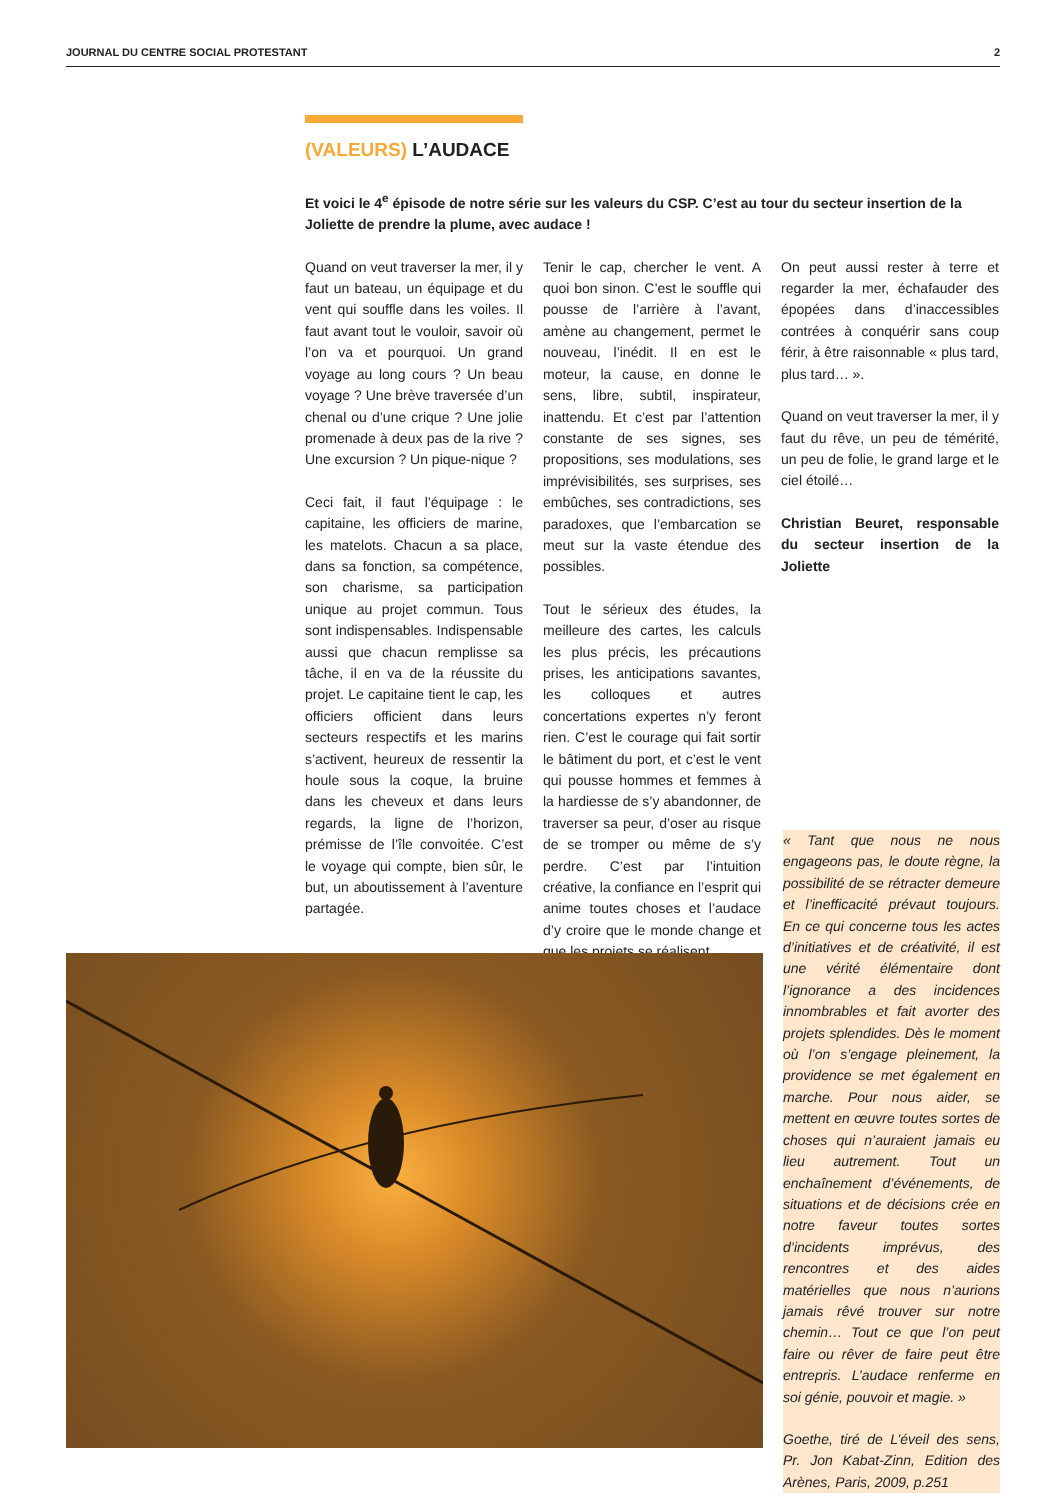JOURNAL DU CENTRE SOCIAL PROTESTANT 2
(VALEURS) L’AUDACE
Et voici le 4<sup>e</sup> épisode de notre série sur les valeurs du CSP. C’est au tour du secteur insertion de la Joliette de prendre la plume, avec audace !
Quand on veut traverser la mer, il y faut un bateau, un équipage et du vent qui souffle dans les voiles. Il faut avant tout le vouloir, savoir où l’on va et pourquoi. Un grand voyage au long cours ? Un beau voyage ? Une brève traversée d’un chenal ou d’une crique ? Une jolie promenade à deux pas de la rive ? Une excursion ? Un pique-nique ?
Ceci fait, il faut l’équipage : le capitaine, les officiers de marine, les matelots. Chacun a sa place, dans sa fonction, sa compétence, son charisme, sa participation unique au projet commun. Tous sont indispensables. Indispensable aussi que chacun remplisse sa tâche, il en va de la réussite du projet. Le capitaine tient le cap, les officiers officient dans leurs secteurs respectifs et les marins s’activent, heureux de ressentir la houle sous la coque, la bruine dans les cheveux et dans leurs regards, la ligne de l’horizon, prémisse de l’île convoitée. C’est le voyage qui compte, bien sûr, le but, un aboutissement à l’aventure partagée.
Tenir le cap, chercher le vent. A quoi bon sinon. C’est le souffle qui pousse de l’arrière à l’avant, amène au changement, permet le nouveau, l’inédit. Il en est le moteur, la cause, en donne le sens, libre, subtil, inspirateur, inattendu. Et c’est par l’attention constante de ses signes, ses propositions, ses modulations, ses imprévisibilités, ses surprises, ses embûches, ses contradictions, ses paradoxes, que l’embarcation se meut sur la vaste étendue des possibles.
Tout le sérieux des études, la meilleure des cartes, les calculs les plus précis, les précautions prises, les anticipations savantes, les colloques et autres concertations expertes n’y feront rien. C’est le courage qui fait sortir le bâtiment du port, et c’est le vent qui pousse hommes et femmes à la hardiesse de s’y abandonner, de traverser sa peur, d’oser au risque de se tromper ou même de s’y perdre. C’est par l’intuition créative, la confiance en l’esprit qui anime toutes choses et l’audace d’y croire que le monde change et que les projets se réalisent.
On peut aussi rester à terre et regarder la mer, échafauder des épopées dans d’inaccessibles contrées à conquérir sans coup férir, à être raisonnable « plus tard, plus tard… ».
Quand on veut traverser la mer, il y faut du rêve, un peu de témérité, un peu de folie, le grand large et le ciel étoilé…
Christian Beuret, responsable du secteur insertion de la Joliette
« Tant que nous ne nous engageons pas, le doute règne, la possibilité de se rétracter demeure et l’inefficacité prévaut toujours. En ce qui concerne tous les actes d’initiatives et de créativité, il est une vérité élémentaire dont l’ignorance a des incidences innombrables et fait avorter des projets splendides. Dès le moment où l’on s’engage pleinement, la providence se met également en marche. Pour nous aider, se mettent en œuvre toutes sortes de choses qui n’auraient jamais eu lieu autrement. Tout un enchaînement d’événements, de situations et de décisions crée en notre faveur toutes sortes d’incidents imprévus, des rencontres et des aides matérielles que nous n’aurions jamais rêvé trouver sur notre chemin… Tout ce que l’on peut faire ou rêver de faire peut être entrepris. L’audace renferme en soi génie, pouvoir et magie. »
Goethe, tiré de L’éveil des sens, Pr. Jon Kabat-Zinn, Edition des Arènes, Paris, 2009, p.251